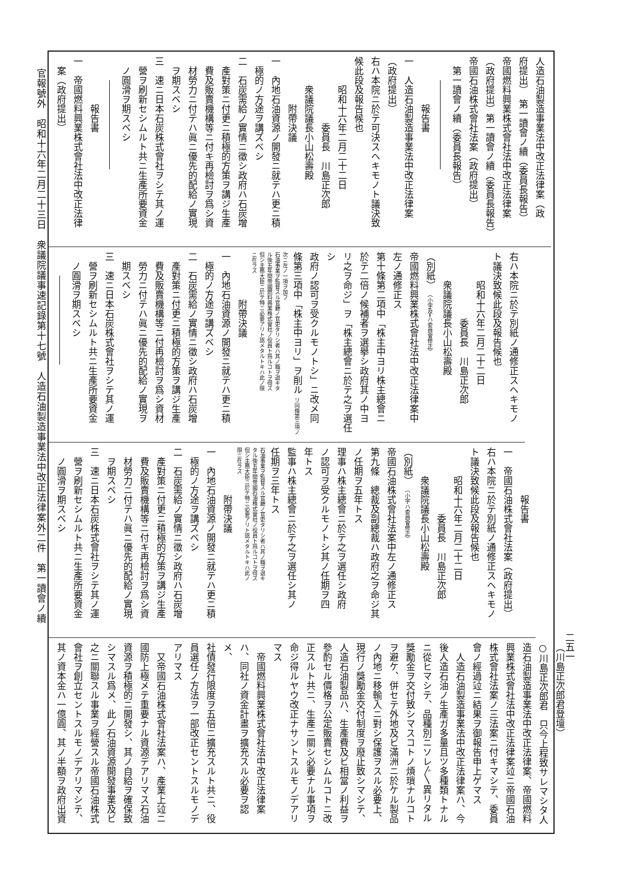官報號外　昭和十六年二月二十三日　衆議院議事速記錄第十七號　人造石油製造事業法中改正法律案外二件　第一讀會ノ續
人造石油製造事業法中改正法律案（政
府提出）　第一讀會ノ續（委員長報告）
帝國燃料興業株式會社法中改正法律案
（政府提出）第一讀會ノ續（委員長報告）
帝國石油株式會社法案（政府提出）
第一讀會ノ續（委員長報告）
報告書
一　人造石油製造事業法中改正法律案
（政府提出）
右ハ本院ニ於テ可決スヘキモノト議決致
候此段及報告候也
昭和十六年二月二十二日
委員長　川島正次郎
衆議院議長小山松壽殿
附帶決議
一　內地石油資源ノ開發ニ就テハ更ニ積
極的ノ方途ヲ講ズベシ
二　石炭需給ノ實情ニ徵シ政府ハ石炭增
產對策ニ付更ニ積極的方策ヲ講ジ生產
費及販賣機構等ニ付キ再檢討ヲ爲シ資
材勞力ニ付テハ眞ニ優先的配給ノ實現
ヲ期スベシ
三　速ニ日本石炭株式會社ヲシテ其ノ運
營ヲ刷新セシムルト共ニ生產所要資金
ノ圓滑ヲ期スベシ
報告書
一　帝國燃料興業株式會社法中改正法律
案（政府提出）
右ハ本院ニ於テ別紙ノ通修正スヘキモノ
ト議決致候此段及報告候也
昭和十六年二月二十二日
委員長　川島正次郎
衆議院議長小山松壽殿
（別紙）　（小字及━ハ委員會修正）
帝國燃料興業株式會社法中改正法律案中
左ノ通修正ス
第十條第二項中「株主中ヨリ株主總會ニ
於テ二倍ノ候補者ヲ選擧シ政府其ノ中ヨ
リ之ヲ命ジ」ヲ「株主總會ニ於テ之ヲ選任シ
政府ノ認可ヲ受クルモノトシ」ニ改メ同
條第三項中「株主中ヨリ」ヲ削ル リ同條第三項ノ
次ニ左ノ一項ヲ加フ
石油事業ヲ監督スル官廳ノ官吏タリシ者ハ其ノ職ヲ退キタ
ル後五年間帝國燃料興業株式會社ノ役員ト爲ルコトヲ得ズ
但シ主務大臣ニ於テ特ニ必要アリト認メタルトキハ此ノ限
ニ在ラズ
附帶決議
一　內地石油資源ノ開發ニ就テハ更ニ積
極的ノ方途ヲ講ズベシ
二　石炭需給ノ實情ニ徵シ政府ハ石炭增
產對策ニ付更ニ積極的方策ヲ講ジ生產
費及販賣機構等ニ付再檢討ヲ爲シ資材
勞力ニ付テハ眞ニ優先的配給ノ實現ヲ
期スベシ
三　速ニ日本石炭株式會社ヲシテ其ノ運
營ヲ刷新セシムルト共ニ生產所要資金
ノ圓滑ヲ期スベシ
報告書
一　帝國石油株式會社法案（政府提出）
右ハ本院ニ於テ別紙ノ通修正スヘキモノ
ト議決致候此段及報告候也
昭和十六年二月二十二日
委員長　川島正次郎
衆議院議長小山松壽殿
（別紙）　（小字ハ委員會修正）
帝國石油株式會社法案中左ノ通修正ス
第九條　總裁及副總裁ハ政府之ヲ命ジ其
ノ任期ヲ五年トス
理事ハ株主總會ニ於テ之ヲ選任シ政府
ノ認可ヲ受クルモノトシ其ノ任期ヲ四
年トス
監事ハ株主總會ニ於テ之ヲ選任シ其ノ
任期ヲ三年トス
石油事業ヲ監督スル官廳ノ官吏タリシ者ハ其ノ職ヲ退キ
タル後五年間帝國石油株式會社ノ役員ト爲ルコトヲ得ズ
但シ主務大臣ニ於テ特ニ必要アリト認メタルトキハ此ノ
限ニ在ラズ
附帶決議
一　內地石油資源ノ開發ニ就テハ更ニ積
極的ノ方途ヲ講ズベシ
二　石炭需給ノ實情ニ徵シ政府ハ石炭增
產對策ニ付更ニ積極的方策ヲ講ジ生產
費及販賣機構等ニ付キ再檢討ヲ爲シ資
材勞力ニ付テハ眞ニ優先的配給ノ實現
ヲ期スベシ
三　速ニ日本石炭株式會社ヲシテ其ノ運
營ヲ刷新セシムルト共ニ生產所要資金
ノ圓滑ヲ期スベシ
（川島正次郎君登壇）
○川島正次郎君　只今上程致サレマシタ人
造石油製造事業法中改正法律案、帝國燃料
興業株式會社法中改正法律案竝ニ帝國石油
株式會社法案ノ三法案ニ付キマシテ、委員
會ノ經過竝ニ結果ヲ御報告申上ゲマス
　人造石油製造事業法中改正法律案ハ、今
後人造石油ノ生產ガ多量且ツ多種類トナル
ニ從ヒマシテ、品種別ニソレ〴〵異リタル
獎勵金ヲ交付致シマスコトノ煩瑣ナルコト
ヲ避ケ、併セテ外地及ビ滿洲ニ於ケル製品
ノ內地ニ移輸入ニ對シ保護ヲスル必要上、
現行ノ獎勵金交付制度ヲ廢止致シマシテ、
人造石油製品ハ、生產費及ビ相當ノ利益ヲ
參酌セル價格ヲ公定販賣セシムルコトニ改
正スルト共ニ、生產ニ關シ必要ナル事項ヲ
命ジ得ルヤウ改正ナサントスルモノデアリ
マス
　帝國燃料興業株式會社法中改正法律案
ハ、同社ノ資金計畫ヲ擴充スル必要ヲ認メ、
社債發行限度ヲ五倍ニ擴充スルト共ニ、役
員選任ノ方法ヲ一部改正セントスルモノデ
アリマス
　又帝國石油株式會社法案ハ、產業上竝ニ
國防上極メテ重要ナル資源デアリマス石油
資源ヲ積極的ニ開發シ、其ノ自給ヲ確保致
シマスル爲メ、此ノ石油資源開發事業及ビ
之ニ關聯スル事業ヲ經營スル帝國石油株式
會社ヲ創立セントスルモノデアリマシテ、
其ノ資本金ハ一億圓、其ノ半額ヲ政府出資
二五一